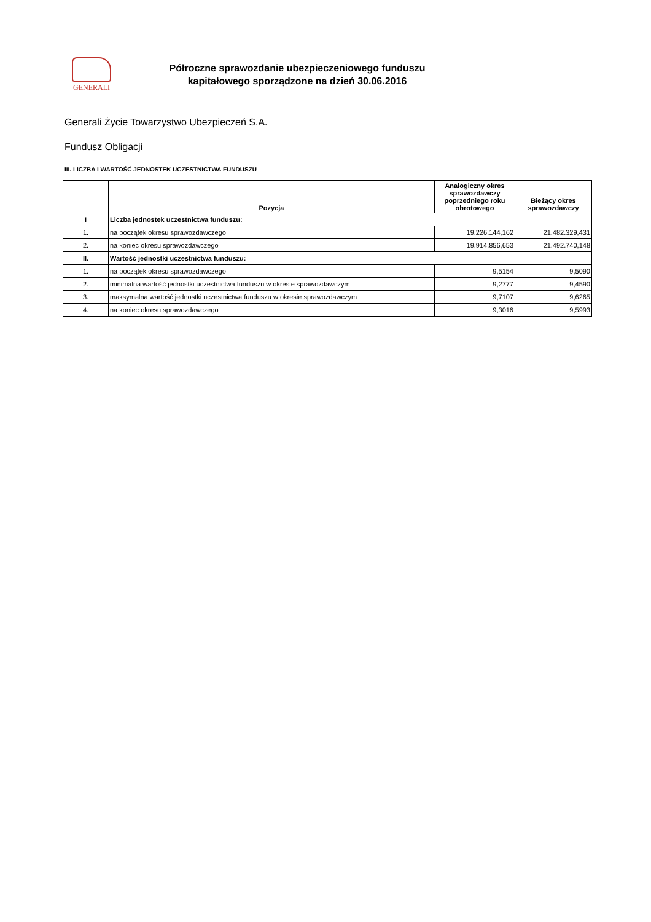GENERALI
Półroczne sprawozdanie ubezpieczeniowego funduszu
kapitałowego sporządzone na dzień 30.06.2016
Generali Życie Towarzystwo Ubezpieczeń S.A.
Fundusz Obligacji
III. LICZBA I WARTOŚĆ JEDNOSTEK UCZESTNICTWA FUNDUSZU
| | Pozycja | Analogiczny okres sprawozdawczy poprzedniego roku obrotowego | Bieżący okres sprawozdawczy |
| --- | --- | --- | --- |
| I | Liczba jednostek uczestnictwa funduszu: | | |
| 1. | na początek okresu sprawozdawczego | 19.226.144,162 | 21.482.329,431 |
| 2. | na koniec okresu sprawozdawczego | 19.914.856,653 | 21.492.740,148 |
| II. | Wartość jednostki uczestnictwa funduszu: | | |
| 1. | na początek okresu sprawozdawczego | 9,5154 | 9,5090 |
| 2. | minimalna wartość jednostki uczestnictwa funduszu w okresie sprawozdawczym | 9,2777 | 9,4590 |
| 3. | maksymalna wartość jednostki uczestnictwa funduszu w okresie sprawozdawczym | 9,7107 | 9,6265 |
| 4. | na koniec okresu sprawozdawczego | 9,3016 | 9,5993 |